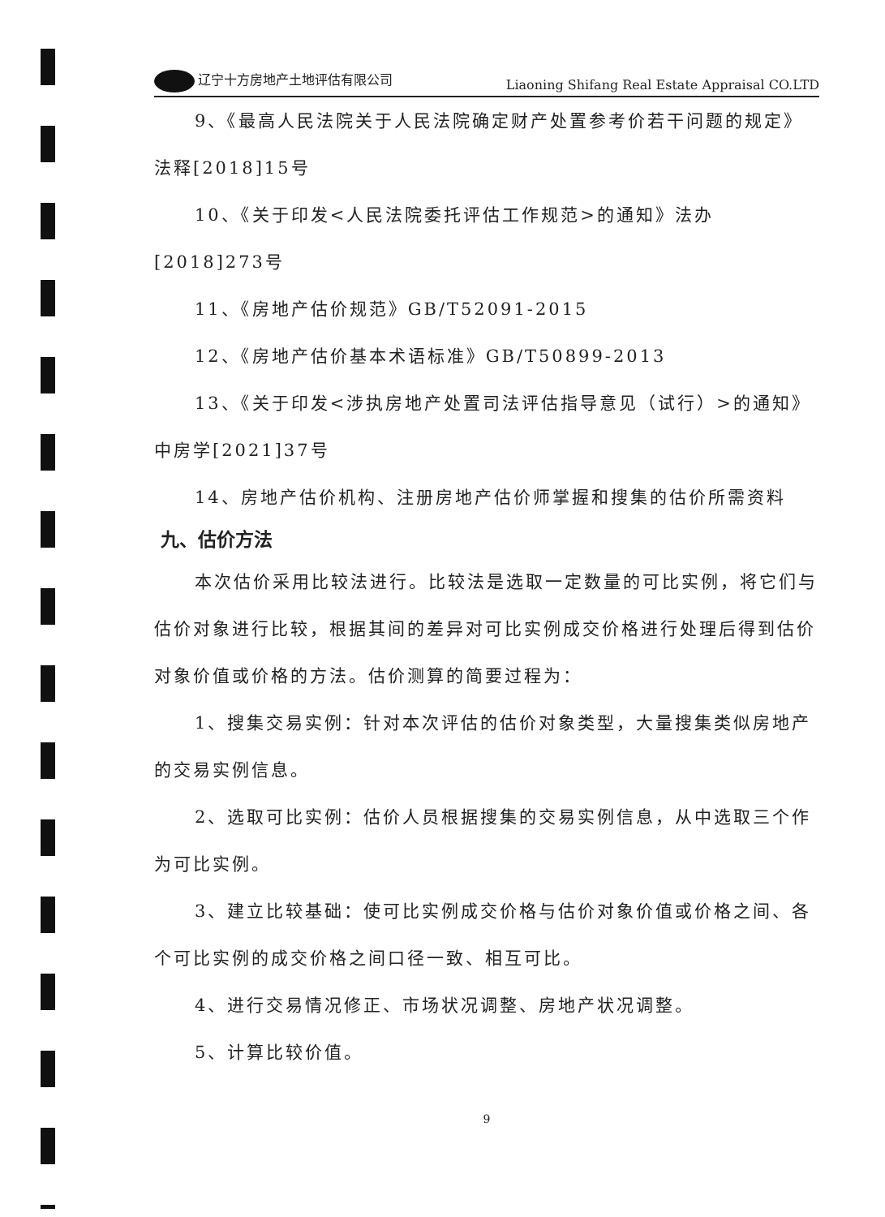辽宁十方房地产土地评估有限公司 Liaoning Shifang Real Estate Appraisal CO.LTD
9、《最高人民法院关于人民法院确定财产处置参考价若干问题的规定》法释[2018]15号
10、《关于印发<人民法院委托评估工作规范>的通知》法办[2018]273号
11、《房地产估价规范》GB/T52091-2015
12、《房地产估价基本术语标准》GB/T50899-2013
13、《关于印发<涉执房地产处置司法评估指导意见（试行）>的通知》中房学[2021]37号
14、房地产估价机构、注册房地产估价师掌握和搜集的估价所需资料
九、估价方法
本次估价采用比较法进行。比较法是选取一定数量的可比实例，将它们与估价对象进行比较，根据其间的差异对可比实例成交价格进行处理后得到估价对象价值或价格的方法。估价测算的简要过程为：
1、搜集交易实例：针对本次评估的估价对象类型，大量搜集类似房地产的交易实例信息。
2、选取可比实例：估价人员根据搜集的交易实例信息，从中选取三个作为可比实例。
3、建立比较基础：使可比实例成交价格与估价对象价值或价格之间、各个可比实例的成交价格之间口径一致、相互可比。
4、进行交易情况修正、市场状况调整、房地产状况调整。
5、计算比较价值。
9